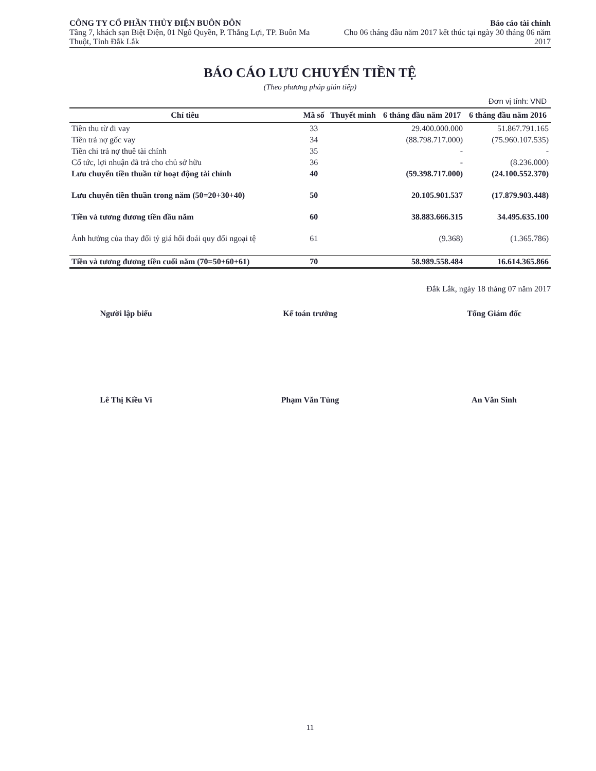CÔNG TY CỔ PHẦN THỦY ĐIỆN BUÔN ĐÔN
Tầng 7, khách sạn Biệt Điện, 01 Ngô Quyền, P. Thắng Lợi, TP. Buôn Ma Thuột, Tỉnh Đắk Lắk
Báo cáo tài chính
Cho 06 tháng đầu năm 2017 kết thúc tại ngày 30 tháng 06 năm 2017
BÁO CÁO LƯU CHUYỂN TIỀN TỆ
(Theo phương pháp gián tiếp)
Đơn vị tính: VND
| Chỉ tiêu | Mã số | Thuyết minh | 6 tháng đầu năm 2017 | 6 tháng đầu năm 2016 |
| --- | --- | --- | --- | --- |
| Tiền thu từ đi vay | 33 | | 29.400.000.000 | 51.867.791.165 |
| Tiền trả nợ gốc vay | 34 | | (88.798.717.000) | (75.960.107.535) |
| Tiền chi trả nợ thuê tài chính | 35 | | - | - |
| Cổ tức, lợi nhuận đã trả cho chủ sở hữu | 36 | | - | (8.236.000) |
| Lưu chuyển tiền thuần từ hoạt động tài chính | 40 | | (59.398.717.000) | (24.100.552.370) |
| Lưu chuyển tiền thuần trong năm (50=20+30+40) | 50 | | 20.105.901.537 | (17.879.903.448) |
| Tiền và tương đương tiền đầu năm | 60 | | 38.883.666.315 | 34.495.635.100 |
| Ảnh hưởng của thay đổi tỷ giá hối đoái quy đổi ngoại tệ | 61 | | (9.368) | (1.365.786) |
| Tiền và tương đương tiền cuối năm (70=50+60+61) | 70 | | 58.989.558.484 | 16.614.365.866 |
Đắk Lắk, ngày 18 tháng 07 năm 2017
Người lập biểu
Lê Thị Kiều Vi
Kế toán trưởng
Phạm Văn Tùng
Tổng Giám đốc
An Văn Sinh
11